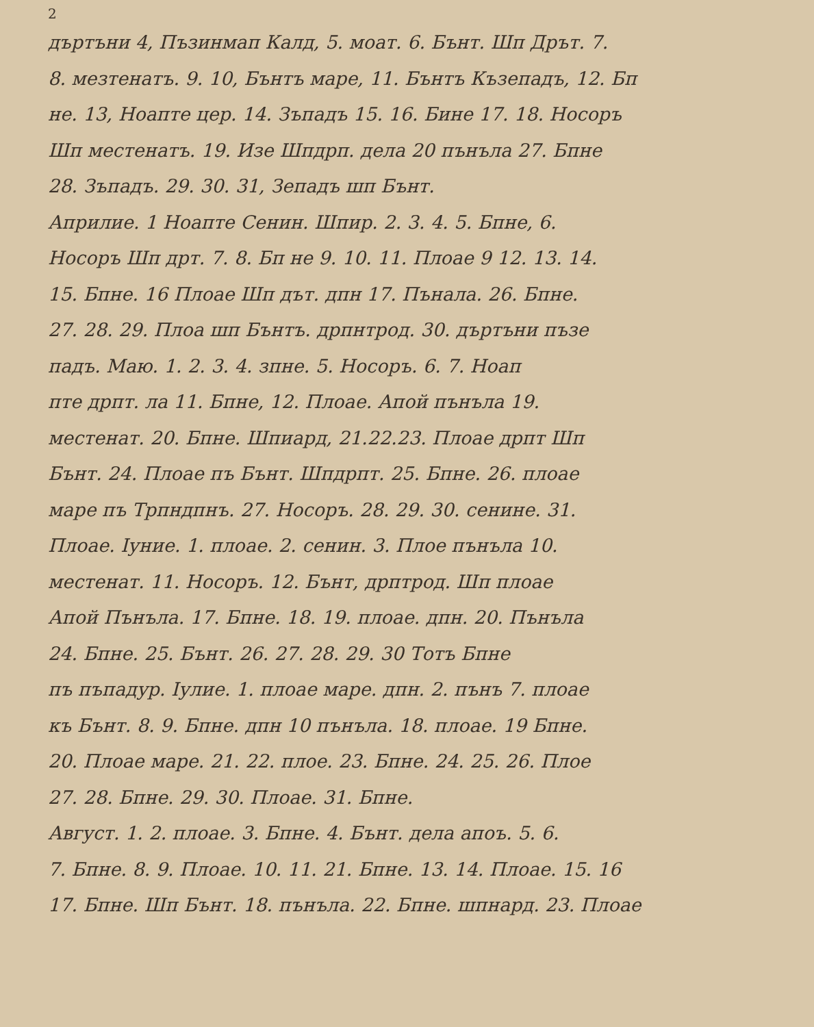2
дъртъни 4, Пъзинмап Калд, 5. моат. 6. Бънт. Шп Дрът. 7.
8. мезтенатъ. 9. 10, Бънтъ маре, 11. Бънтъ Къзепадъ, 12. Бп
не. 13, Ноапте цер. 14. Зъпадъ 15. 16. Бине 17. 18. Носоръ
Шп местенатъ. 19. Изе Шпдрп. дела 20 пънъла 27. Бпне
28. Зъпадъ. 29. 30. 31, Зепадъ шп Бънт.
Априлие. 1 Ноапте Сенин. Шпир. 2. 3. 4. 5. Бпне, 6.
Носоръ Шп дрт. 7. 8. Бп не 9. 10. 11. Плоае 9 12. 13. 14.
15. Бпне. 16 Плоае Шп дът. дпн 17. Пънала. 26. Бпне.
27. 28. 29. Плоа шп Бънтъ. дрпнтрод. 30. дъртъни пъзе
падъ. Маю. 1. 2. 3. 4. зпне. 5. Носоръ. 6. 7. Ноап
пте дрпт. ла 11. Бпне, 12. Плоае. Апой пънъла 19.
местенат. 20. Бпне. Шпиард, 21.22.23. Плоае дрпт Шп
Бънт. 24. Плоае пъ Бънт. Шпдрпт. 25. Бпне. 26. плоае
маре пъ Трпндпнъ. 27. Носоръ. 28. 29. 30. сенине. 31.
Плоае. Iуние. 1. плоае. 2. сенин. 3. Плое пънъла 10.
местенат. 11. Носоръ. 12. Бънт, дрптрод. Шп плоае
Апой Пънъла. 17. Бпне. 18. 19. плоае. дпн. 20. Пънъла
24. Бпне. 25. Бънт. 26. 27. 28. 29. 30 Тотъ Бпне
пъ пъпадур. Iулие. 1. плоае маре. дпн. 2. пънъ 7. плоае
къ Бънт. 8. 9. Бпне. дпн 10 пънъла. 18. плоае. 19 Бпне.
20. Плоае маре. 21. 22. плое. 23. Бпне. 24. 25. 26. Плое
27. 28. Бпне. 29. 30. Плоае. 31. Бпне.
Август. 1. 2. плоае. 3. Бпне. 4. Бънт. дела апоъ. 5. 6.
7. Бпне. 8. 9. Плоае. 10. 11. 21. Бпне. 13. 14. Плоае. 15. 16
17. Бпне. Шп Бънт. 18. пънъла. 22. Бпне. шпнард. 23. Плоае